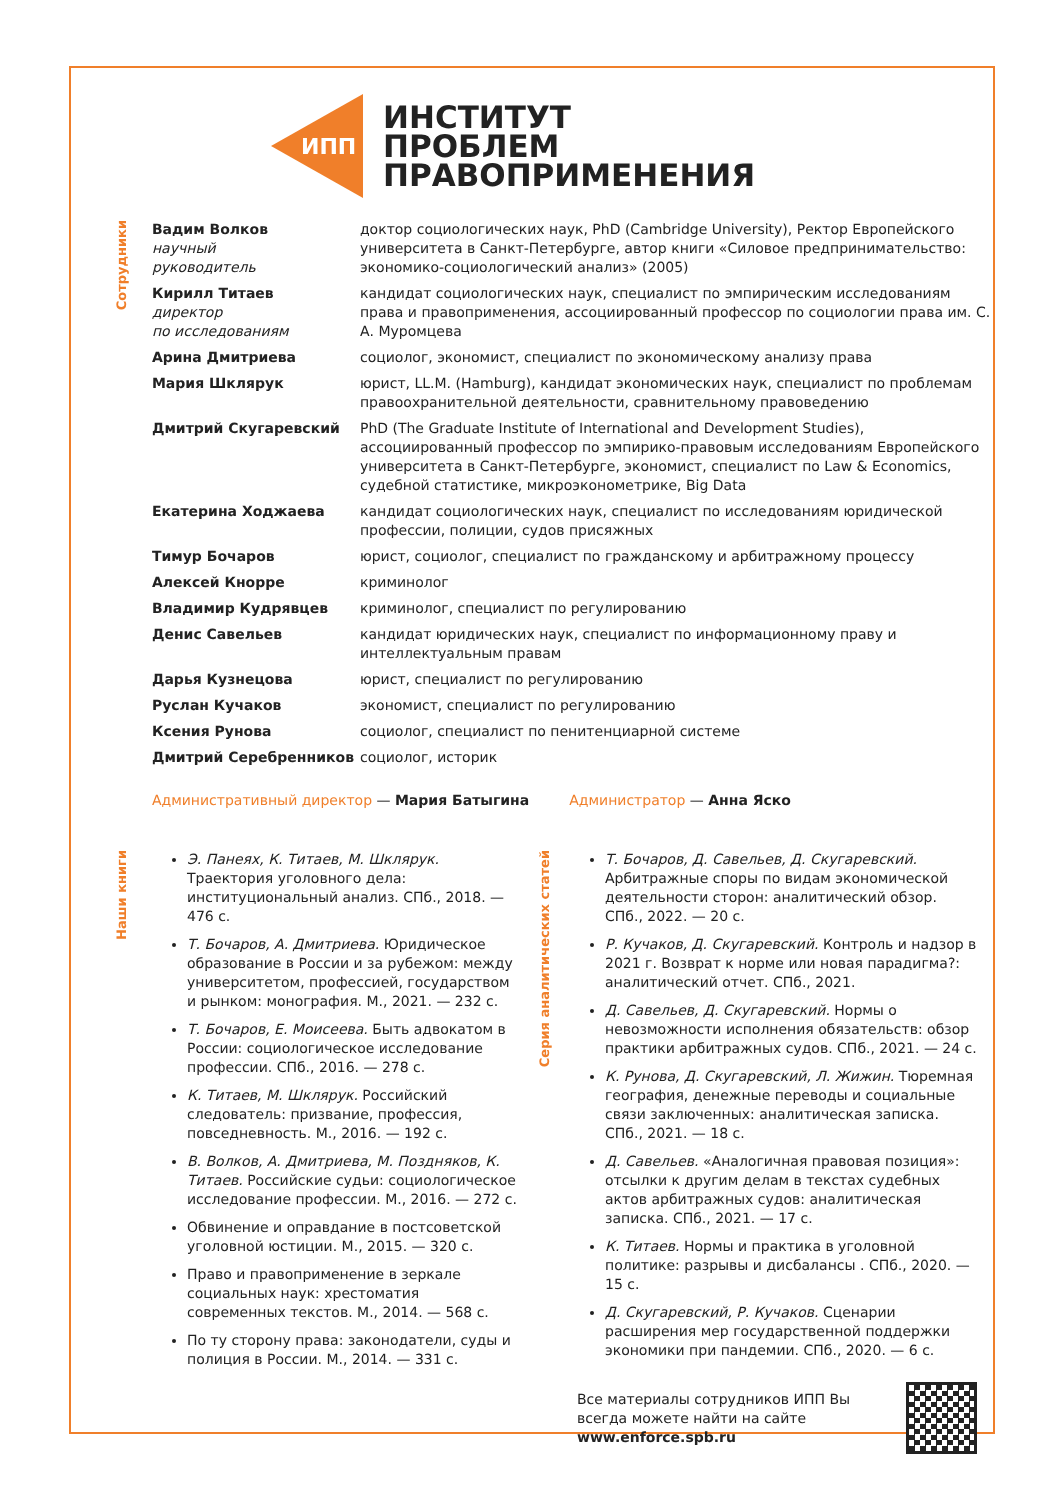ИПП
ИНСТИТУТ
ПРОБЛЕМ
ПРАВОПРИМЕНЕНИЯ
Сотрудники
| Вадим Волков научный руководитель | доктор социологических наук, PhD (Cambridge University), Ректор Европейского университета в Санкт-Петербурге, автор книги «Силовое предпринимательство: экономико-социологический анализ» (2005) |
| Кирилл Титаев директор по исследованиям | кандидат социологических наук, специалист по эмпирическим исследованиям права и правоприменения, ассоциированный профессор по социологии права им. С. А. Муромцева |
| Арина Дмитриева | социолог, экономист, специалист по экономическому анализу права |
| Мария Шклярук | юрист, LL.M. (Hamburg), кандидат экономических наук, специалист по проблемам правоохранительной деятельности, сравнительному правоведению |
| Дмитрий Скугаревский | PhD (The Graduate Institute of International and Development Studies), ассоциированный профессор по эмпирико-правовым исследованиям Европейского университета в Санкт-Петербурге, экономист, специалист по Law & Economics, судебной статистике, микроэконометрике, Big Data |
| Екатерина Ходжаева | кандидат социологических наук, специалист по исследованиям юридической профессии, полиции, судов присяжных |
| Тимур Бочаров | юрист, социолог, специалист по гражданскому и арбитражному процессу |
| Алексей Кнорре | криминолог |
| Владимир Кудрявцев | криминолог, специалист по регулированию |
| Денис Савельев | кандидат юридических наук, специалист по информационному праву и интеллектуальным правам |
| Дарья Кузнецова | юрист, специалист по регулированию |
| Руслан Кучаков | экономист, специалист по регулированию |
| Ксения Рунова | социолог, специалист по пенитенциарной системе |
| Дмитрий Серебренников | социолог, историк |
Административный директор — Мария Батыгина Администратор — Анна Яско
Наши книги
Э. Панеях, К. Титаев, М. Шклярук. Траектория уголовного дела: институциональный анализ. СПб., 2018. — 476 с.
Т. Бочаров, А. Дмитриева. Юридическое образование в России и за рубежом: между университетом, профессией, государством и рынком: монография. М., 2021. — 232 с.
Т. Бочаров, Е. Моисеева. Быть адвокатом в России: социологическое исследование профессии. СПб., 2016. — 278 с.
К. Титаев, М. Шклярук. Российский следователь: призвание, профессия, повседневность. М., 2016. — 192 с.
В. Волков, А. Дмитриева, М. Поздняков, К. Титаев. Российские судьи: социологическое исследование профессии. М., 2016. — 272 с.
Обвинение и оправдание в постсоветской уголовной юстиции. М., 2015. — 320 с.
Право и правоприменение в зеркале социальных наук: хрестоматия современных текстов. М., 2014. — 568 с.
По ту сторону права: законодатели, суды и полиция в России. М., 2014. — 331 с.
Серия аналитических статей
Т. Бочаров, Д. Савельев, Д. Скугаревский. Арбитражные споры по видам экономической деятельности сторон: аналитический обзор. СПб., 2022. — 20 с.
Р. Кучаков, Д. Скугаревский. Контроль и надзор в 2021 г. Возврат к норме или новая парадигма?: аналитический отчет. СПб., 2021.
Д. Савельев, Д. Скугаревский. Нормы о невозможности исполнения обязательств: обзор практики арбитражных судов. СПб., 2021. — 24 с.
К. Рунова, Д. Скугаревский, Л. Жижин. Тюремная география, денежные переводы и социальные связи заключенных: аналитическая записка. СПб., 2021. — 18 с.
Д. Савельев. «Аналогичная правовая позиция»: отсылки к другим делам в текстах судебных актов арбитражных судов: аналитическая записка. СПб., 2021. — 17 с.
К. Титаев. Нормы и практика в уголовной политике: разрывы и дисбалансы . СПб., 2020. — 15 с.
Д. Скугаревский, Р. Кучаков. Сценарии расширения мер государственной поддержки экономики при пандемии. СПб., 2020. — 6 с.
Все материалы сотрудников ИПП Вы всегда можете найти на сайте www.enforce.spb.ru